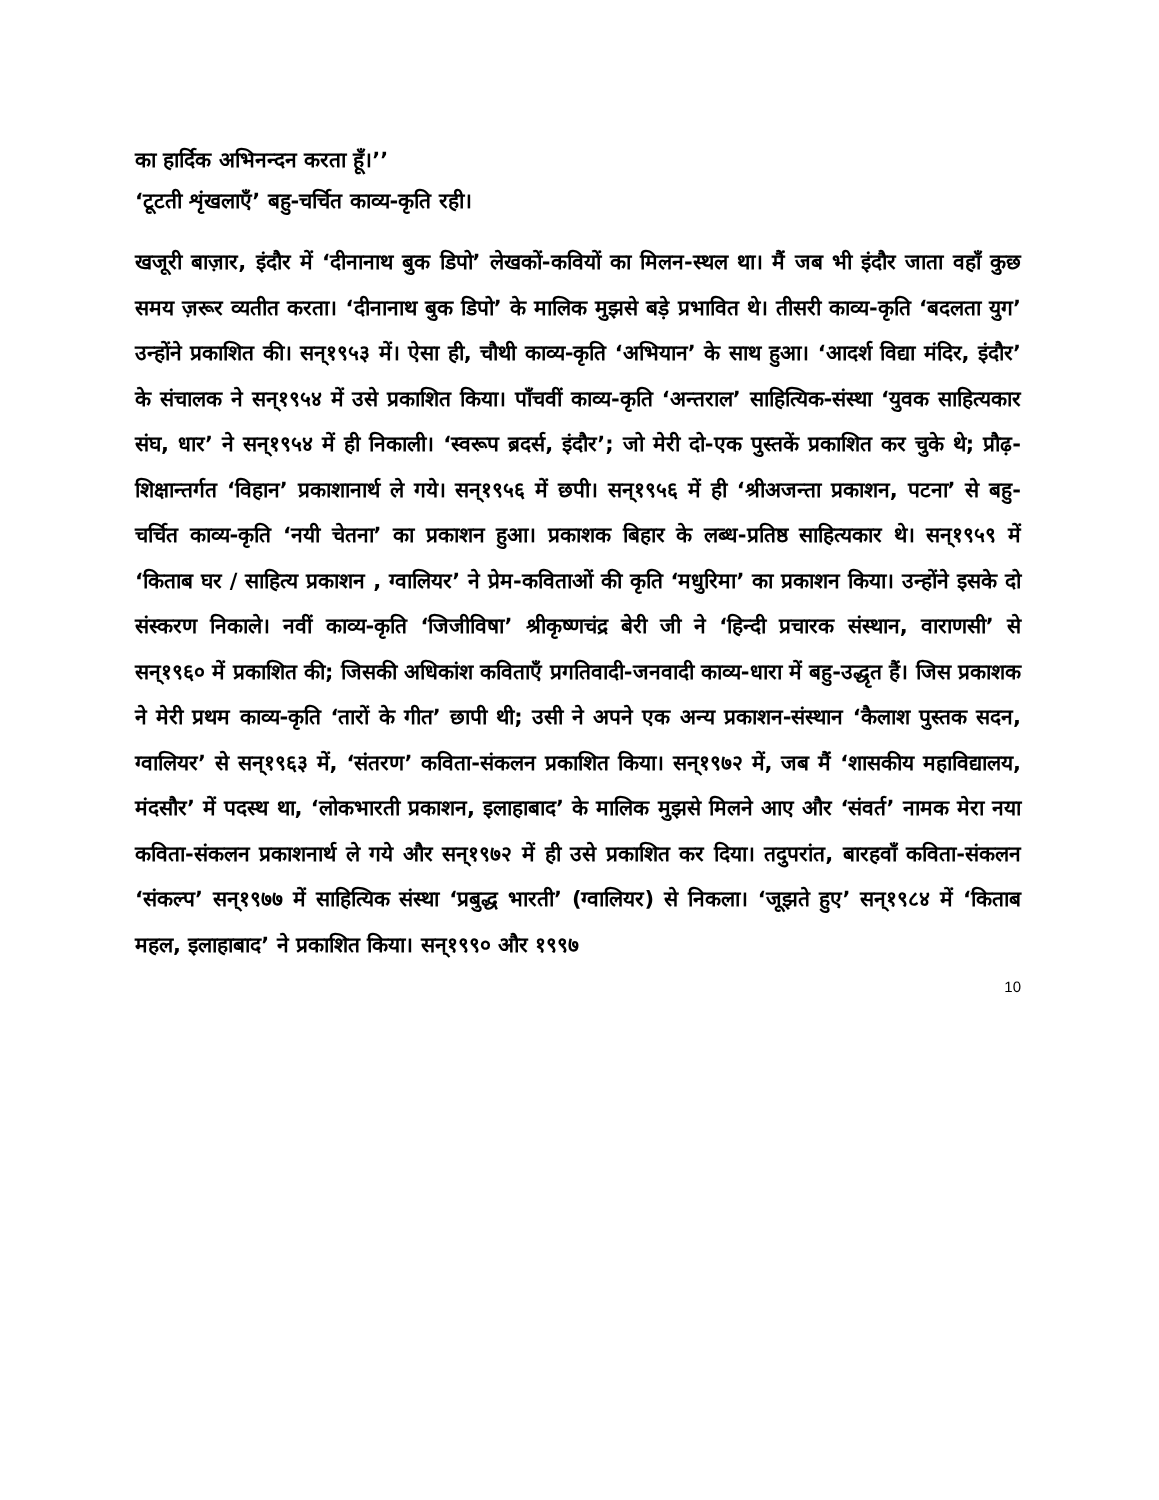का हार्दिक अभिनन्दन करता हूँ।’’
‘टूटती शृंखलाएँ’ बहु-चर्चित काव्य-कृति रही।
खजूरी बाज़ार, इंदौर में ‘दीनानाथ बुक डिपो’ लेखकों-कवियों का मिलन-स्थल था। मैं जब भी इंदौर जाता वहाँ कुछ समय ज़रूर व्यतीत करता। ‘दीनानाथ बुक डिपो’ के मालिक मुझसे बड़े प्रभावित थे। तीसरी काव्य-कृति ‘बदलता युग’ उन्होंने प्रकाशित की। सन्१९५३ में। ऐसा ही, चौथी काव्य-कृति ‘अभियान’ के साथ हुआ। ‘आदर्श विद्या मंदिर, इंदौर’ के संचालक ने सन्१९५४ में उसे प्रकाशित किया। पाँचवीं काव्य-कृति ‘अन्तराल’ साहित्यिक-संस्था ‘युवक साहित्यकार संघ, धार’ ने सन्१९५४ में ही निकाली। ‘स्वरूप ब्रदर्स, इंदौर’; जो मेरी दो-एक पुस्तकें प्रकाशित कर चुके थे; प्रौढ़-शिक्षान्तर्गत ‘विहान’ प्रकाशानार्थ ले गये। सन्१९५६ में छपी। सन्१९५६ में ही ‘श्रीअजन्ता प्रकाशन, पटना’ से बहु-चर्चित काव्य-कृति ‘नयी चेतना’ का प्रकाशन हुआ। प्रकाशक बिहार के लब्ध-प्रतिष्ठ साहित्यकार थे। सन्१९५९ में ‘किताब घर / साहित्य प्रकाशन , ग्वालियर’ ने प्रेम-कविताओं की कृति ‘मधुरिमा’ का प्रकाशन किया। उन्होंने इसके दो संस्करण निकाले। नवीं काव्य-कृति ‘जिजीविषा’ श्रीकृष्णचंद्र बेरी जी ने ‘हिन्दी प्रचारक संस्थान, वाराणसी’ से सन्१९६० में प्रकाशित की; जिसकी अधिकांश कविताएँ प्रगतिवादी-जनवादी काव्य-धारा में बहु-उद्धृत हैं। जिस प्रकाशक ने मेरी प्रथम काव्य-कृति ‘तारों के गीत’ छापी थी; उसी ने अपने एक अन्य प्रकाशन-संस्थान ‘कैलाश पुस्तक सदन, ग्वालियर’ से सन्१९६३ में, ‘संतरण’ कविता-संकलन प्रकाशित किया। सन्१९७२ में, जब मैं ‘शासकीय महाविद्यालय, मंदसौर’ में पदस्थ था, ‘लोकभारती प्रकाशन, इलाहाबाद’ के मालिक मुझसे मिलने आए और ‘संवर्त’ नामक मेरा नया कविता-संकलन प्रकाशनार्थ ले गये और सन्१९७२ में ही उसे प्रकाशित कर दिया। तदुपरांत, बारहवाँ कविता-संकलन ‘संकल्प’ सन्१९७७ में साहित्यिक संस्था ‘प्रबुद्ध भारती’ (ग्वालियर) से निकला। ‘जूझते हुए’ सन्१९८४ में ‘किताब महल, इलाहाबाद’ ने प्रकाशित किया। सन्१९९० और १९९७
10